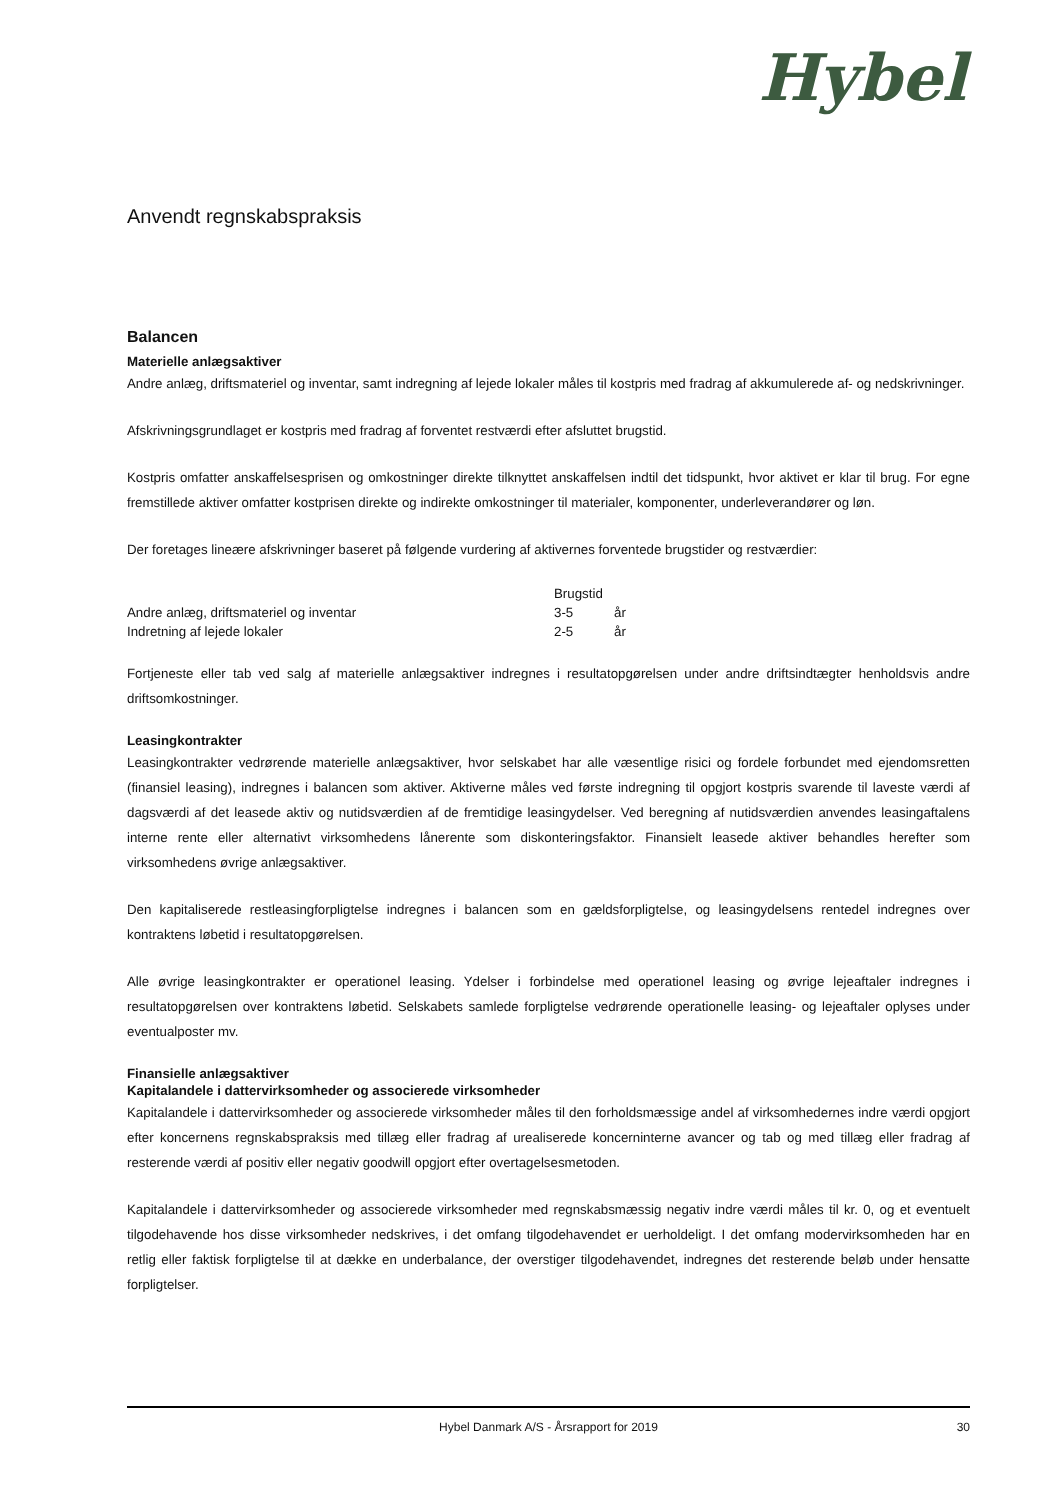Hybel
Anvendt regnskabspraksis
Balancen
Materielle anlægsaktiver
Andre anlæg, driftsmateriel og inventar, samt indregning af lejede lokaler måles til kostpris med fradrag af akkumulerede af- og nedskrivninger.
Afskrivningsgrundlaget er kostpris med fradrag af forventet restværdi efter afsluttet brugstid.
Kostpris omfatter anskaffelsesprisen og omkostninger direkte tilknyttet anskaffelsen indtil det tidspunkt, hvor aktivet er klar til brug. For egne fremstillede aktiver omfatter kostprisen direkte og indirekte omkostninger til materialer, komponenter, underleverandører og løn.
Der foretages lineære afskrivninger baseret på følgende vurdering af aktivernes forventede brugstider og restværdier:
| | Brugstid | |
| --- | --- | --- |
| Andre anlæg, driftsmateriel og inventar | 3-5 | år |
| Indretning af lejede lokaler | 2-5 | år |
Fortjeneste eller tab ved salg af materielle anlægsaktiver indregnes i resultatopgørelsen under andre driftsindtægter henholdsvis andre driftsomkostninger.
Leasingkontrakter
Leasingkontrakter vedrørende materielle anlægsaktiver, hvor selskabet har alle væsentlige risici og fordele forbundet med ejendomsretten (finansiel leasing), indregnes i balancen som aktiver. Aktiverne måles ved første indregning til opgjort kostpris svarende til laveste værdi af dagsværdi af det leasede aktiv og nutidsværdien af de fremtidige leasingydelser. Ved beregning af nutidsværdien anvendes leasingaftalens interne rente eller alternativt virksomhedens lånerente som diskonteringsfaktor. Finansielt leasede aktiver behandles herefter som virksomhedens øvrige anlægsaktiver.
Den kapitaliserede restleasingforpligtelse indregnes i balancen som en gældsforpligtelse, og leasingydelsens rentedel indregnes over kontraktens løbetid i resultatopgørelsen.
Alle øvrige leasingkontrakter er operationel leasing. Ydelser i forbindelse med operationel leasing og øvrige lejeaftaler indregnes i resultatopgørelsen over kontraktens løbetid. Selskabets samlede forpligtelse vedrørende operationelle leasing- og lejeaftaler oplyses under eventualposter mv.
Finansielle anlægsaktiver
Kapitalandele i dattervirksomheder og associerede virksomheder
Kapitalandele i dattervirksomheder og associerede virksomheder måles til den forholdsmæssige andel af virksomhedernes indre værdi opgjort efter koncernens regnskabspraksis med tillæg eller fradrag af urealiserede koncerninterne avancer og tab og med tillæg eller fradrag af resterende værdi af positiv eller negativ goodwill opgjort efter overtagelsesmetoden.
Kapitalandele i dattervirksomheder og associerede virksomheder med regnskabsmæssig negativ indre værdi måles til kr. 0, og et eventuelt tilgodehavende hos disse virksomheder nedskrives, i det omfang tilgodehavendet er uerholdeligt. I det omfang modervirksomheden har en retlig eller faktisk forpligtelse til at dække en underbalance, der overstiger tilgodehavendet, indregnes det resterende beløb under hensatte forpligtelser.
Hybel Danmark A/S - Årsrapport for 2019
30